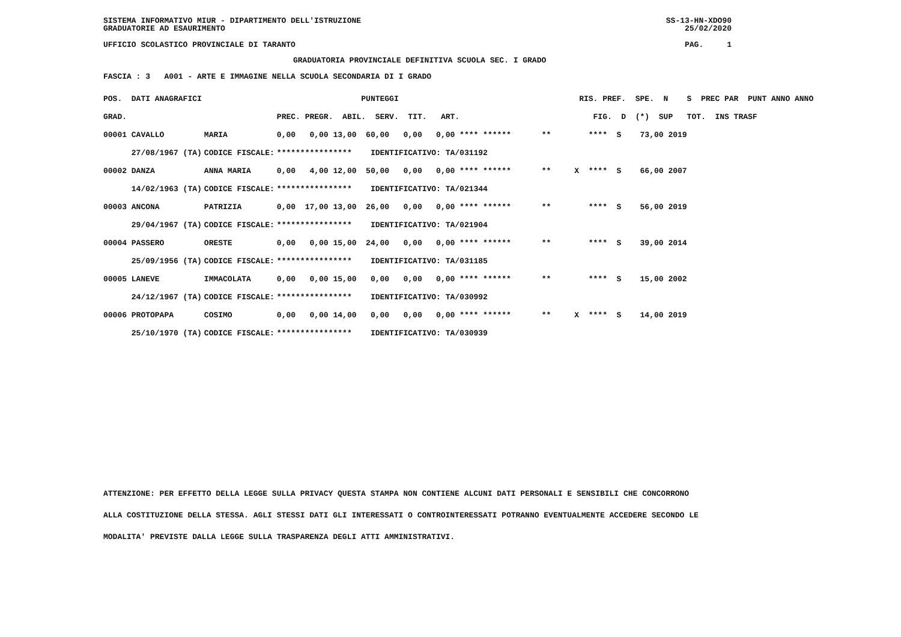SISTEMA INFORMATIVO MIUR - DIPARTIMENTO DELL'ISTRUZIONE
SS-13-HN-XDO90
GRADUATORIE AD ESAURIMENTO
25/02/2020
UFFICIO SCOLASTICO PROVINCIALE DI TARANTO
PAG. 1
GRADUATORIA PROVINCIALE DEFINITIVA SCUOLA SEC. I GRADO
FASCIA : 3 A001 - ARTE E IMMAGINE NELLA SCUOLA SECONDARIA DI I GRADO
| POS. DATI ANAGRAFICI | | PUNTEGGI | RIS. PREF. SPE. N S PREC PAR PUNT ANNO ANNO |
| --- | --- | --- | --- |
| GRAD. | | PREC. PREGR. ABIL. SERV. TIT. ART. | FIG. D (*) SUP TOT. INS TRASF |
| 00001 CAVALLO | MARIA | 0,00 0,00 13,00 60,00 0,00 0,00 **** ****** | ** **** S 73,00 2019 |
| 27/08/1967 (TA) | CODICE FISCALE: | **************** IDENTIFICATIVO: TA/031192 | |
| 00002 DANZA | ANNA MARIA | 0,00 4,00 12,00 50,00 0,00 0,00 **** ****** | ** X **** S 66,00 2007 |
| 14/02/1963 (TA) | CODICE FISCALE: | **************** IDENTIFICATIVO: TA/021344 | |
| 00003 ANCONA | PATRIZIA | 0,00 17,00 13,00 26,00 0,00 0,00 **** ****** | ** **** S 56,00 2019 |
| 29/04/1967 (TA) | CODICE FISCALE: | **************** IDENTIFICATIVO: TA/021904 | |
| 00004 PASSERO | ORESTE | 0,00 0,00 15,00 24,00 0,00 0,00 **** ****** | ** **** S 39,00 2014 |
| 25/09/1956 (TA) | CODICE FISCALE: | **************** IDENTIFICATIVO: TA/031185 | |
| 00005 LANEVE | IMMACOLATA | 0,00 0,00 15,00 0,00 0,00 0,00 **** ****** | ** **** S 15,00 2002 |
| 24/12/1967 (TA) | CODICE FISCALE: | **************** IDENTIFICATIVO: TA/030992 | |
| 00006 PROTOPAPA | COSIMO | 0,00 0,00 14,00 0,00 0,00 0,00 **** ****** | ** X **** S 14,00 2019 |
| 25/10/1970 (TA) | CODICE FISCALE: | **************** IDENTIFICATIVO: TA/030939 | |
ATTENZIONE: PER EFFETTO DELLA LEGGE SULLA PRIVACY QUESTA STAMPA NON CONTIENE ALCUNI DATI PERSONALI E SENSIBILI CHE CONCORRONO
ALLA COSTITUZIONE DELLA STESSA. AGLI STESSI DATI GLI INTERESSATI O CONTROINTERESSATI POTRANNO EVENTUALMENTE ACCEDERE SECONDO LE
MODALITA' PREVISTE DALLA LEGGE SULLA TRASPARENZA DEGLI ATTI AMMINISTRATIVI.